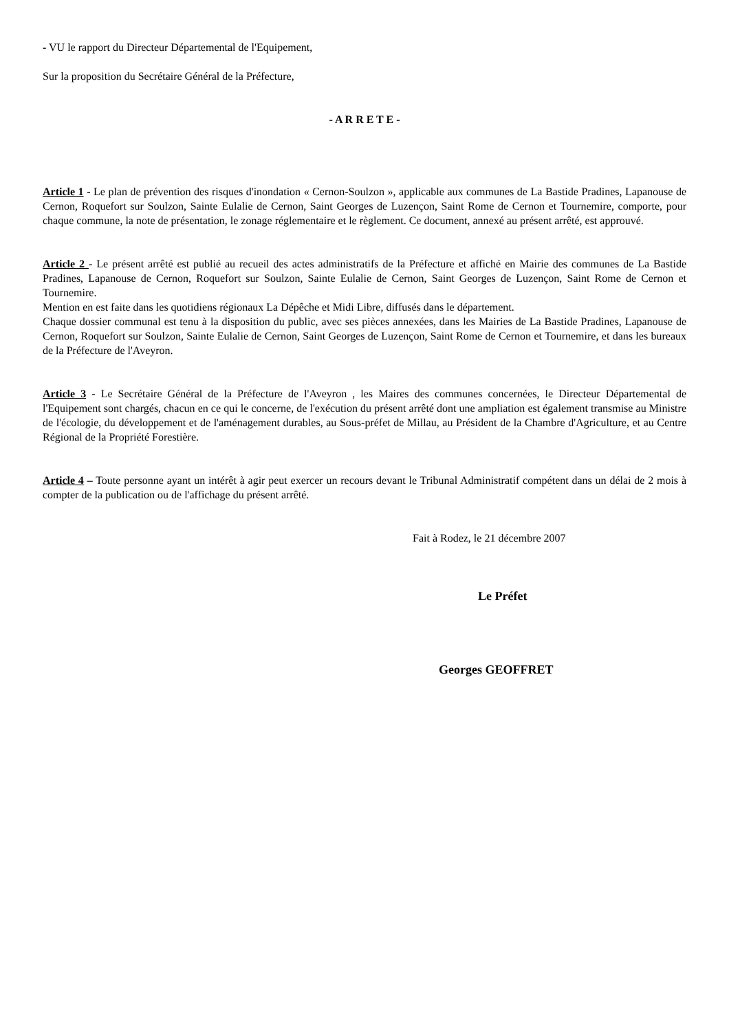- VU le rapport du Directeur Départemental de l'Equipement,
Sur la proposition du Secrétaire Général de la Préfecture,
- A R R E T E -
Article 1 - Le plan de prévention des risques d'inondation « Cernon-Soulzon », applicable aux communes de La Bastide Pradines, Lapanouse de Cernon, Roquefort sur Soulzon, Sainte Eulalie de Cernon, Saint Georges de Luzençon, Saint Rome de Cernon et Tournemire, comporte, pour chaque commune, la note de présentation, le zonage réglementaire et le règlement. Ce document, annexé au présent arrêté, est approuvé.
Article 2 - Le présent arrêté est publié au recueil des actes administratifs de la Préfecture et affiché en Mairie des communes de La Bastide Pradines, Lapanouse de Cernon, Roquefort sur Soulzon, Sainte Eulalie de Cernon, Saint Georges de Luzençon, Saint Rome de Cernon et Tournemire.
Mention en est faite dans les quotidiens régionaux La Dépêche et Midi Libre, diffusés dans le département.
Chaque dossier communal est tenu à la disposition du public, avec ses pièces annexées, dans les Mairies de La Bastide Pradines, Lapanouse de Cernon, Roquefort sur Soulzon, Sainte Eulalie de Cernon, Saint Georges de Luzençon, Saint Rome de Cernon et Tournemire, et dans les bureaux de la Préfecture de l'Aveyron.
Article 3 - Le Secrétaire Général de la Préfecture de l'Aveyron , les Maires des communes concernées, le Directeur Départemental de l'Equipement sont chargés, chacun en ce qui le concerne, de l'exécution du présent arrêté dont une ampliation est également transmise au Ministre de l'écologie, du développement et de l'aménagement durables, au Sous-préfet de Millau, au Président de la Chambre d'Agriculture, et au Centre Régional de la Propriété Forestière.
Article 4 – Toute personne ayant un intérêt à agir peut exercer un recours devant le Tribunal Administratif compétent dans un délai de 2 mois à compter de la publication ou de l'affichage du présent arrêté.
Fait à Rodez, le 21 décembre 2007
Le Préfet
Georges GEOFFRET